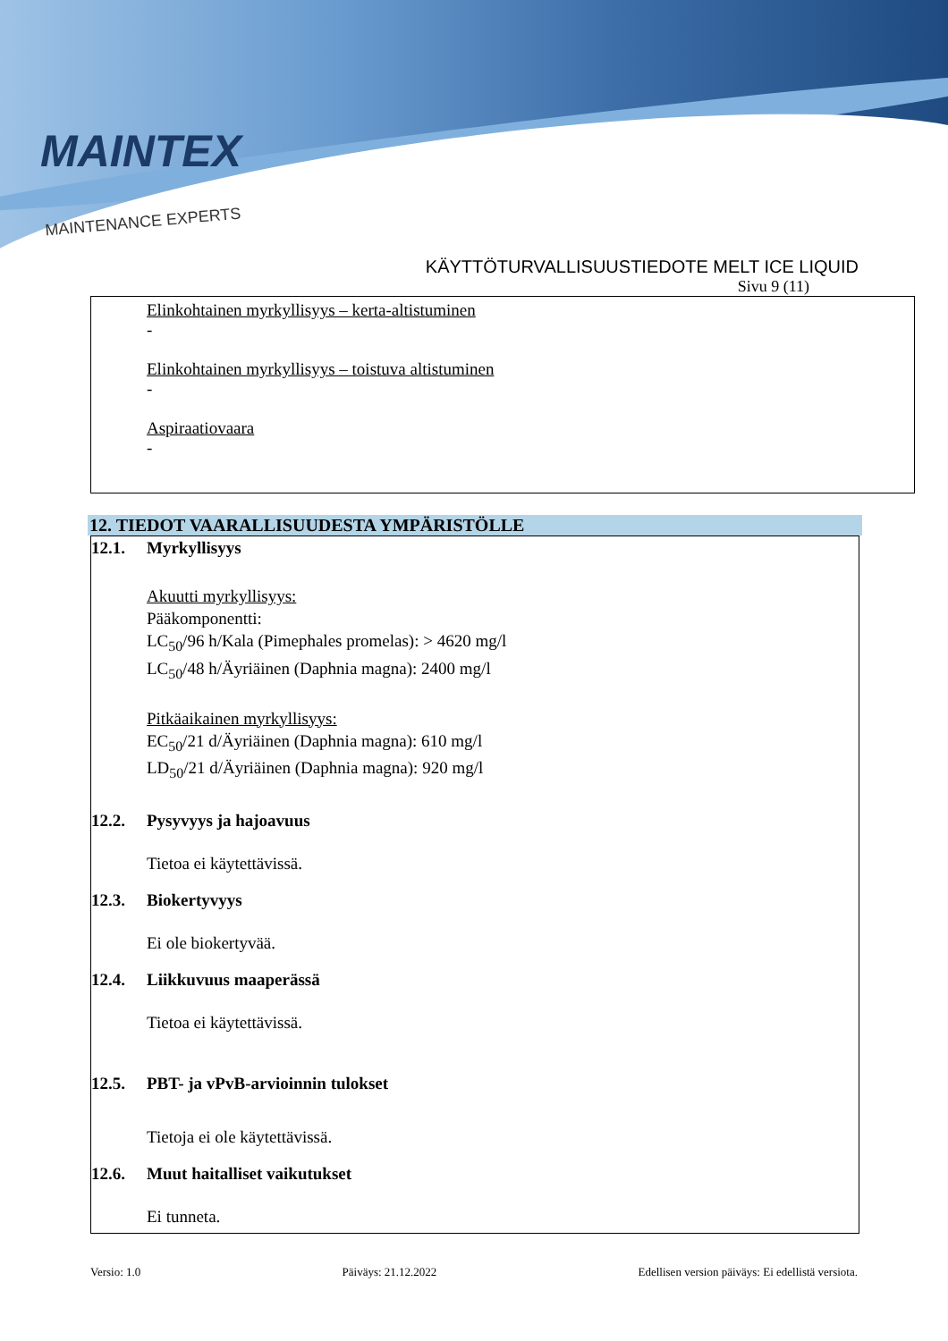MAINTEX
MAINTENANCE EXPERTS
KÄYTTÖTURVALLISUUSTIEDOTE MELT ICE LIQUID
Sivu 9 (11)
Elinkohtainen myrkyllisyys – kerta-altistuminen
-
Elinkohtainen myrkyllisyys – toistuva altistuminen
-
Aspiraatiovaara
-
12. TIEDOT VAARALLISUUDESTA YMPÄRISTÖLLE
12.1. Myrkyllisyys
Akuutti myrkyllisyys:
Pääkomponentti:
LC<sub>50</sub>/96 h/Kala (Pimephales promelas): > 4620 mg/l
LC<sub>50</sub>/48 h/Äyriäinen (Daphnia magna): 2400 mg/l
Pitkäaikainen myrkyllisyys:
EC<sub>50</sub>/21 d/Äyriäinen (Daphnia magna): 610 mg/l
LD<sub>50</sub>/21 d/Äyriäinen (Daphnia magna): 920 mg/l
12.2. Pysyvyys ja hajoavuus
Tietoa ei käytettävissä.
12.3. Biokertyvyys
Ei ole biokertyvää.
12.4. Liikkuvuus maaperässä
Tietoa ei käytettävissä.
12.5. PBT- ja vPvB-arvioinnin tulokset
Tietoja ei ole käytettävissä.
12.6. Muut haitalliset vaikutukset
Ei tunneta.
Versio: 1.0 Päiväys: 21.12.2022 Edellisen version päiväys: Ei edellistä versiota.